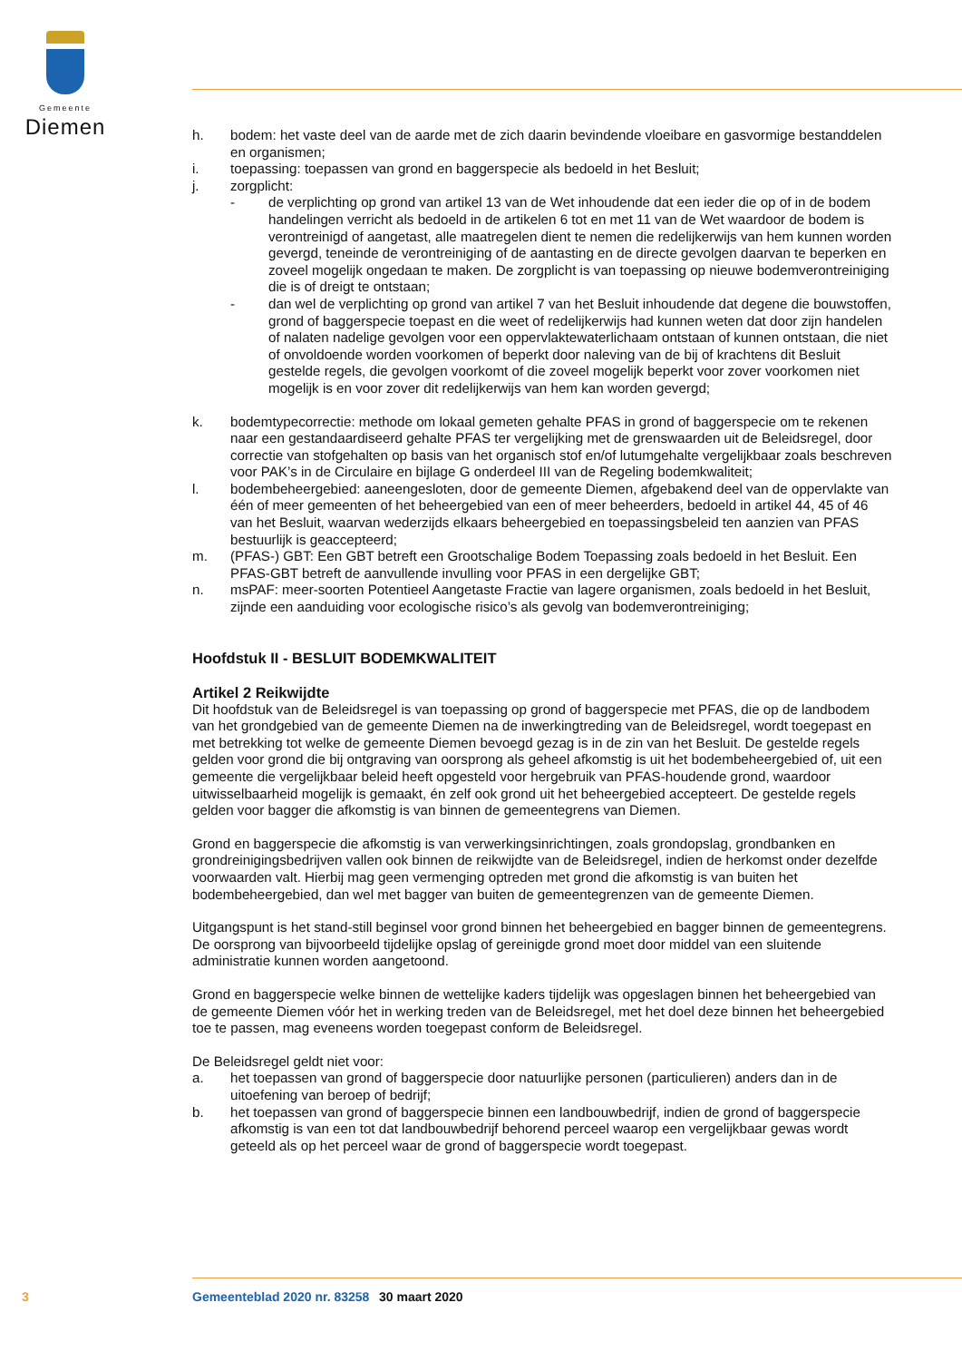Gemeente
Diemen
h. bodem: het vaste deel van de aarde met de zich daarin bevindende vloeibare en gasvormige be­standdelen en organismen;
i. toepassing: toepassen van grond en baggerspecie als bedoeld in het Besluit;
j. zorgplicht:
- de verplichting op grond van artikel 13 van de Wet inhoudende dat een ieder die op of in de bodem handelingen verricht als bedoeld in de artikelen 6 tot en met 11 van de Wet waardoor de bodem is verontreinigd of aangetast, alle maatregelen dient te nemen die re­delijkerwijs van hem kunnen worden gevergd, teneinde de verontreiniging of de aantasting en de directe gevolgen daarvan te beperken en zoveel mogelijk ongedaan te maken. De zorgplicht is van toepassing op nieuwe bodemverontreiniging die is of dreigt te ontstaan;
- dan wel de verplichting op grond van artikel 7 van het Besluit inhoudende dat degene die bouwstoffen, grond of baggerspecie toepast en die weet of redelijkerwijs had kunnen weten dat door zijn handelen of nalaten nadelige gevolgen voor een oppervlaktewaterlichaam ontstaan of kunnen ontstaan, die niet of onvoldoende worden voorkomen of beperkt door naleving van de bij of krachtens dit Besluit gestelde regels, die gevolgen voorkomt of die zoveel mogelijk beperkt voor zover voorkomen niet mogelijk is en voor zover dit redelijkerwijs van hem kan worden gevergd;
k. bodemtypecorrectie: methode om lokaal gemeten gehalte PFAS in grond of baggerspecie om te rekenen naar een gestandaardiseerd gehalte PFAS ter vergelijking met de grenswaarden uit de Beleidsregel, door correctie van stofgehalten op basis van het organisch stof en/of lutumgehalte vergelijkbaar zoals beschreven voor PAK’s in de Circulaire en bijlage G onderdeel III van de Regeling bodemkwaliteit;
l. bodembeheergebied: aaneengesloten, door de gemeente Diemen, afgebakend deel van de opper­vlakte van één of meer gemeenten of het beheergebied van een of meer beheerders, bedoeld in artikel 44, 45 of 46 van het Besluit, waarvan wederzijds elkaars beheergebied en toepassingsbeleid ten aanzien van PFAS bestuurlijk is geaccepteerd;
m. (PFAS-) GBT: Een GBT betreft een Grootschalige Bodem Toepassing zoals bedoeld in het Besluit. Een PFAS-GBT betreft de aanvullende invulling voor PFAS in een dergelijke GBT;
n. msPAF: meer-soorten Potentieel Aangetaste Fractie van lagere organismen, zoals bedoeld in het Besluit, zijnde een aanduiding voor ecologische risico’s als gevolg van bodemverontreiniging;
Hoofdstuk II - BESLUIT BODEMKWALITEIT
Artikel 2 Reikwijdte
Dit hoofdstuk van de Beleidsregel is van toepassing op grond of baggerspecie met PFAS, die op de landbodem van het grondgebied van de gemeente Diemen na de inwerkingtreding van de Beleidsregel, wordt toegepast en met betrekking tot welke de gemeente Diemen bevoegd gezag is in de zin van het Besluit. De gestelde regels gelden voor grond die bij ontgraving van oorsprong als geheel afkomstig is uit het bodembeheergebied of, uit een gemeente die vergelijkbaar beleid heeft opgesteld voor her­gebruik van PFAS-houdende grond, waardoor uitwisselbaarheid mogelijk is gemaakt, én zelf ook grond uit het beheergebied accepteert. De gestelde regels gelden voor bagger die afkomstig is van binnen de gemeentegrens van Diemen.
Grond en baggerspecie die afkomstig is van verwerkingsinrichtingen, zoals grondopslag, grondbanken en grondreinigingsbedrijven vallen ook binnen de reikwijdte van de Beleidsregel, indien de herkomst onder dezelfde voorwaarden valt. Hierbij mag geen vermenging optreden met grond die afkomstig is van buiten het bodembeheergebied, dan wel met bagger van buiten de gemeentegrenzen van de ge­meente Diemen.
Uitgangspunt is het stand-still beginsel voor grond binnen het beheergebied en bagger binnen de ge­meentegrens. De oorsprong van bijvoorbeeld tijdelijke opslag of gereinigde grond moet door middel van een sluitende administratie kunnen worden aangetoond.
Grond en baggerspecie welke binnen de wettelijke kaders tijdelijk was opgeslagen binnen het beheer­gebied van de gemeente Diemen vóór het in werking treden van de Beleidsregel, met het doel deze binnen het beheergebied toe te passen, mag eveneens worden toegepast conform de Beleidsregel.
De Beleidsregel geldt niet voor:
a. het toepassen van grond of baggerspecie door natuurlijke personen (particulieren) anders dan in de uitoefening van beroep of bedrijf;
b. het toepassen van grond of baggerspecie binnen een landbouwbedrijf, indien de grond of bag­gerspecie afkomstig is van een tot dat landbouwbedrijf behorend perceel waarop een vergelijkbaar gewas wordt geteeld als op het perceel waar de grond of baggerspecie wordt toegepast.
3 Gemeenteblad 2020 nr. 83258 30 maart 2020